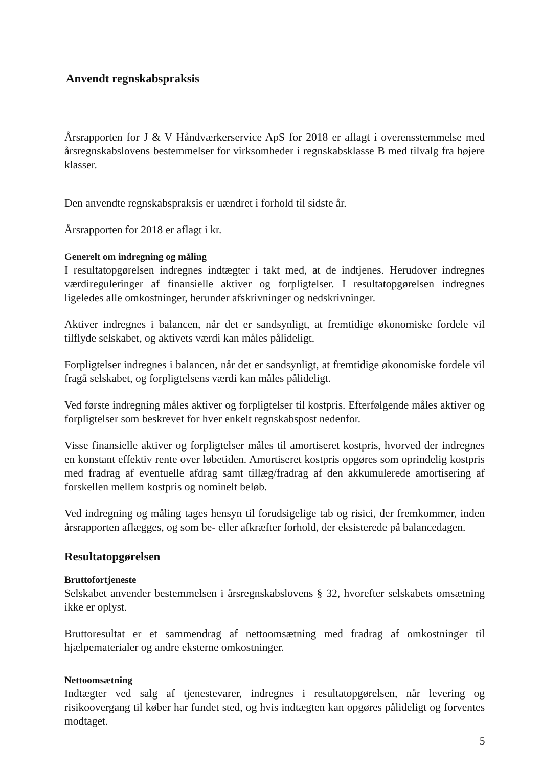Anvendt regnskabspraksis
Årsrapporten for J & V Håndværkerservice ApS for 2018 er aflagt i overensstemmelse med årsregnskabslovens bestemmelser for virksomheder i regnskabsklasse B med tilvalg fra højere klasser.
Den anvendte regnskabspraksis er uændret i forhold til sidste år.
Årsrapporten for 2018 er aflagt i kr.
Generelt om indregning og måling
I resultatopgørelsen indregnes indtægter i takt med, at de indtjenes. Herudover indregnes værdireguleringer af finansielle aktiver og forpligtelser. I resultatopgørelsen indregnes ligeledes alle omkostninger, herunder afskrivninger og nedskrivninger.
Aktiver indregnes i balancen, når det er sandsynligt, at fremtidige økonomiske fordele vil tilflyde selskabet, og aktivets værdi kan måles pålideligt.
Forpligtelser indregnes i balancen, når det er sandsynligt, at fremtidige økonomiske fordele vil fragå selskabet, og forpligtelsens værdi kan måles pålideligt.
Ved første indregning måles aktiver og forpligtelser til kostpris. Efterfølgende måles aktiver og forpligtelser som beskrevet for hver enkelt regnskabspost nedenfor.
Visse finansielle aktiver og forpligtelser måles til amortiseret kostpris, hvorved der indregnes en konstant effektiv rente over løbetiden. Amortiseret kostpris opgøres som oprindelig kostpris med fradrag af eventuelle afdrag samt tillæg/fradrag af den akkumulerede amortisering af forskellen mellem kostpris og nominelt beløb.
Ved indregning og måling tages hensyn til forudsigelige tab og risici, der fremkommer, inden årsrapporten aflægges, og som be- eller afkræfter forhold, der eksisterede på balancedagen.
Resultatopgørelsen
Bruttofortjeneste
Selskabet anvender bestemmelsen i årsregnskabslovens § 32, hvorefter selskabets omsætning ikke er oplyst.
Bruttoresultat er et sammendrag af nettoomsætning med fradrag af omkostninger til hjælpematerialer og andre eksterne omkostninger.
Nettoomsætning
Indtægter ved salg af tjenestevarer, indregnes i resultatopgørelsen, når levering og risikoovergang til køber har fundet sted, og hvis indtægten kan opgøres pålideligt og forventes modtaget.
5